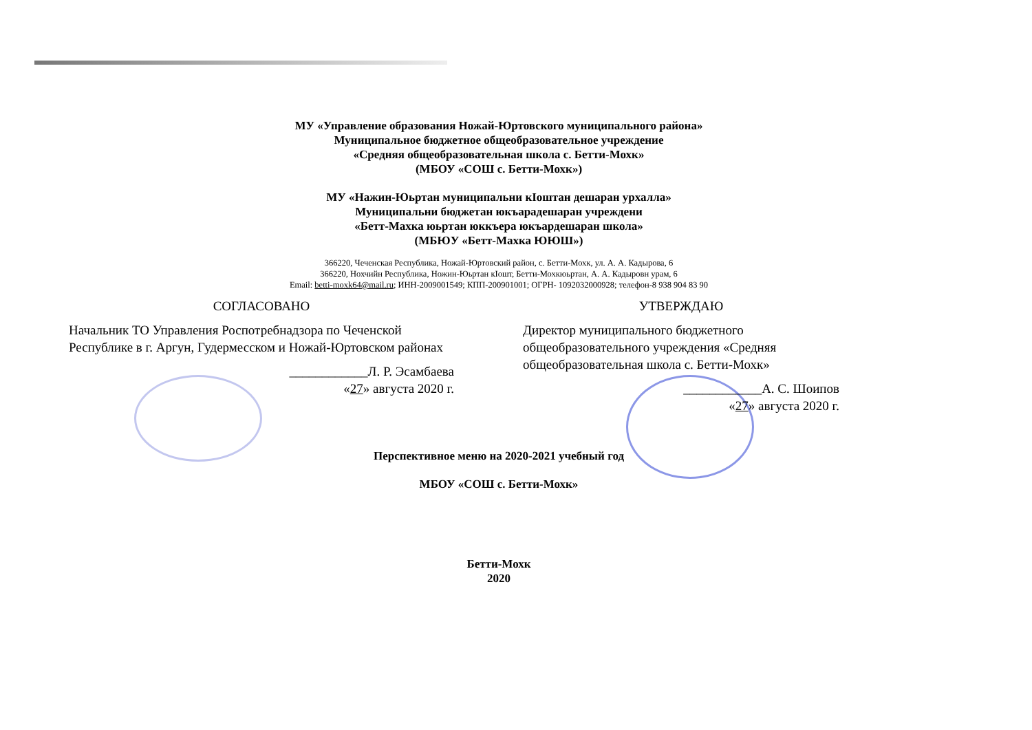МУ «Управление образования Ножай-Юртовского муниципального района»
Муниципальное бюджетное общеобразовательное учреждение
«Средняя общеобразовательная школа с. Бетти-Мохк»
(МБОУ «СОШ с. Бетти-Мохк»)
МУ «Нажин-Юьртан муниципальни кӀоштан дешаран урхалла»
Муниципальни бюджетан юкъарадешаран учреждени
«Бетт-Махка юьртан юккъера юкъардешаран школа»
(МБЮУ «Бетт-Махка ЮЮШ»)
366220, Чеченская Республика, Ножай-Юртовский район, с. Бетти-Мохк, ул. А. А. Кадырова, 6
366220, Нохчийн Республика, Ножин-Юьртан кӀошт, Бетти-Мохкюьртан, А. А. Кадыровн урам, 6
Email: betti-moxk64@mail.ru; ИНН-2009001549; КПП-200901001; ОГРН- 1092032000928; телефон-8 938 904 83 90
СОГЛАСОВАНО
Начальник ТО Управления Роспотребнадзора по Чеченской Республике в г. Аргун, Гудермесском и Ножай-Юртовском районах
____________Л. Р. Эсамбаева
«27» августа 2020 г.
УТВЕРЖДАЮ
Директор муниципального бюджетного общеобразовательного учреждения «Средняя общеобразовательная школа с. Бетти-Мохк»
____________А. С. Шоипов
«27» августа 2020 г.
Перспективное меню на 2020-2021 учебный год
МБОУ «СОШ с. Бетти-Мохк»
Бетти-Мохк
2020